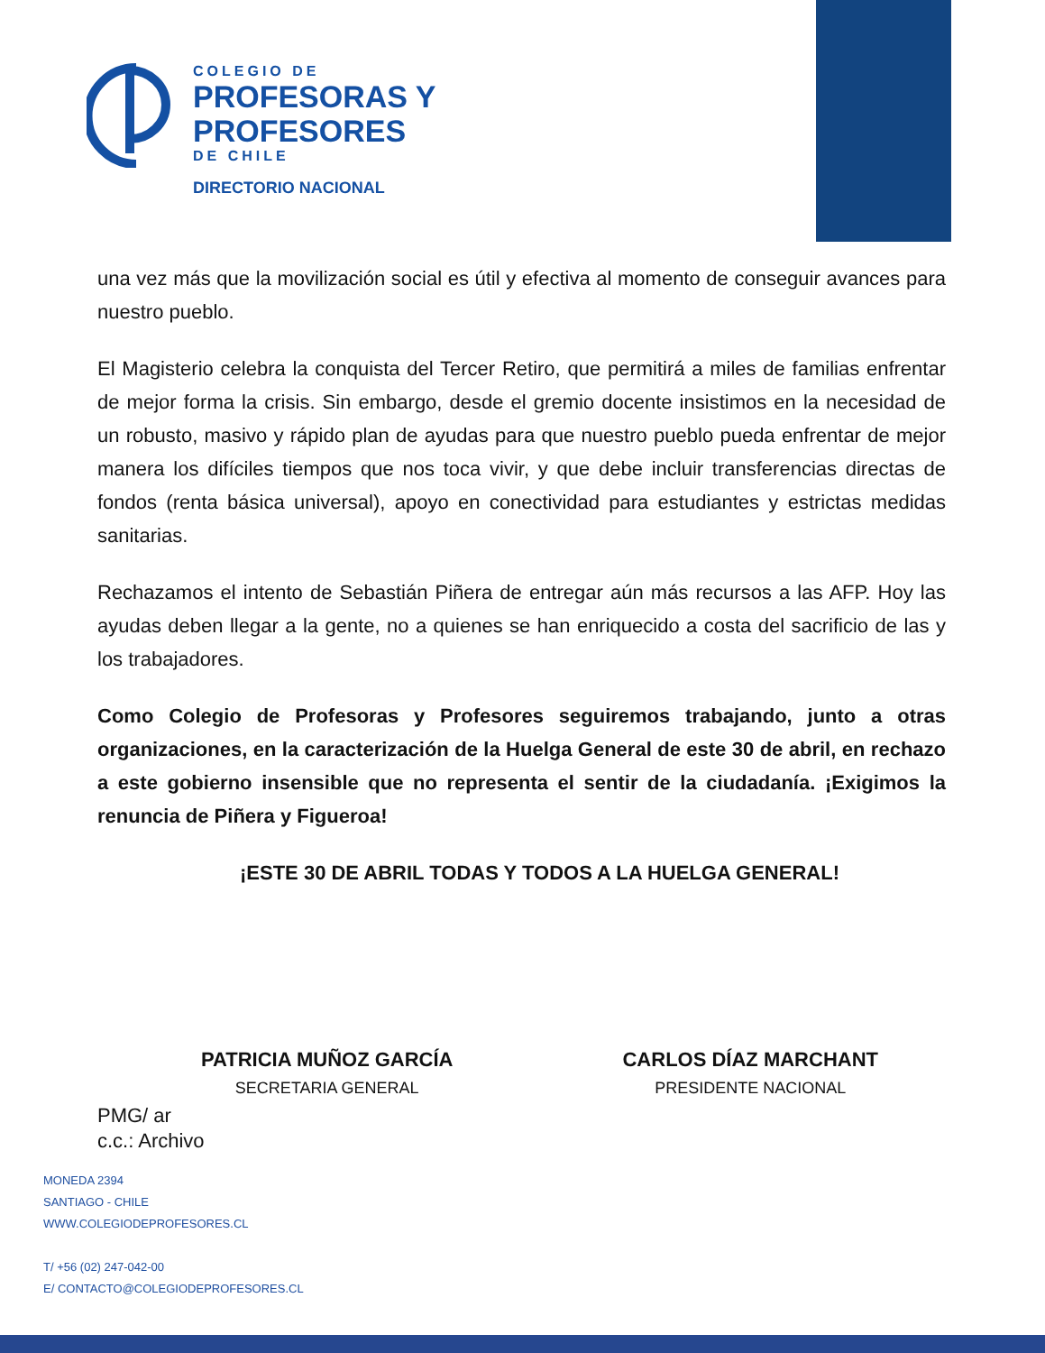COLEGIO DE
PROFESORAS Y
PROFESORES
DE CHILE
DIRECTORIO NACIONAL
una vez más que la movilización social es útil y efectiva al momento de conseguir avances para nuestro pueblo.
El Magisterio celebra la conquista del Tercer Retiro, que permitirá a miles de familias enfrentar de mejor forma la crisis. Sin embargo, desde el gremio docente insistimos en la necesidad de un robusto, masivo y rápido plan de ayudas para que nuestro pueblo pueda enfrentar de mejor manera los difíciles tiempos que nos toca vivir, y que debe incluir transferencias directas de fondos (renta básica universal), apoyo en conectividad para estudiantes y estrictas medidas sanitarias.
Rechazamos el intento de Sebastián Piñera de entregar aún más recursos a las AFP. Hoy las ayudas deben llegar a la gente, no a quienes se han enriquecido a costa del sacrificio de las y los trabajadores.
Como Colegio de Profesoras y Profesores seguiremos trabajando, junto a otras organizaciones, en la caracterización de la Huelga General de este 30 de abril, en rechazo a este gobierno insensible que no representa el sentir de la ciudadanía. ¡Exigimos la renuncia de Piñera y Figueroa!
¡ESTE 30 DE ABRIL TODAS Y TODOS A LA HUELGA GENERAL!
PATRICIA MUÑOZ GARCÍA
SECRETARIA GENERAL
CARLOS DÍAZ MARCHANT
PRESIDENTE NACIONAL
PMG/ ar
c.c.: Archivo
MONEDA 2394
SANTIAGO - CHILE
WWW.COLEGIODEPROFESORES.CL
T/ +56 (02) 247-042-00
E/ CONTACTO@COLEGIODEPROFESORES.CL